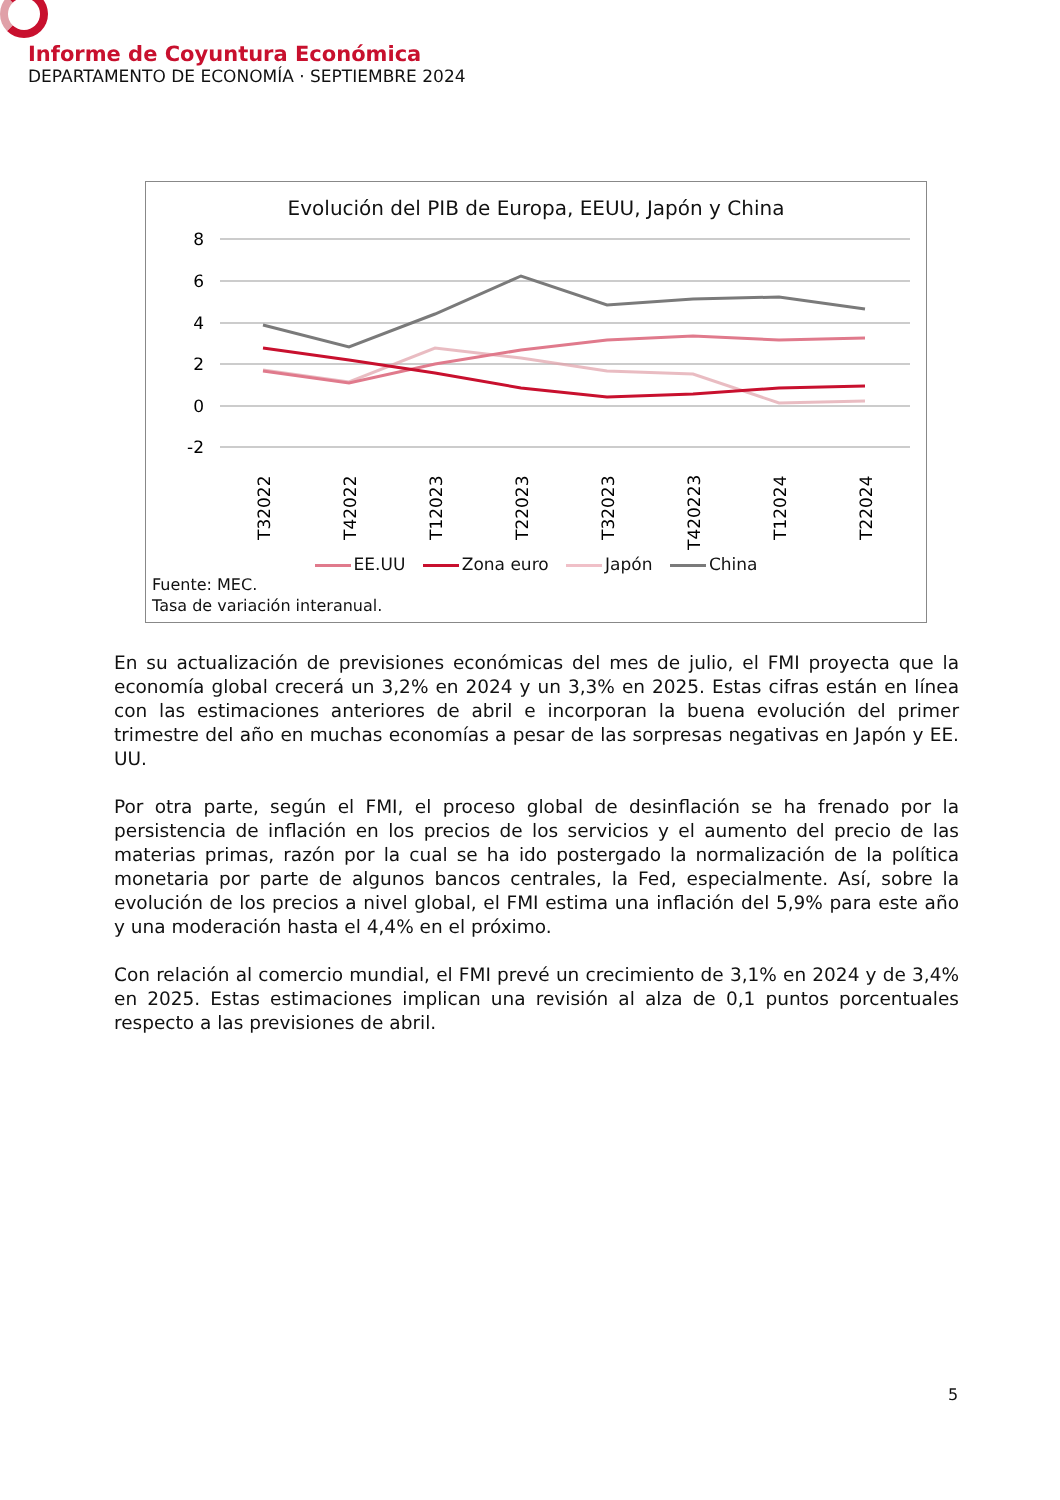Informe de Coyuntura Económica
DEPARTAMENTO DE ECONOMÍA · SEPTIEMBRE 2024
Evolución del PIB de Europa, EEUU, Japón y China
8
6
4
2
0
-2
T32022
T42022
T12023
T22023
T32023
T420223
T12024
T22024
EE.UU Zona euro Japón China
Fuente: MEC.
Tasa de variación interanual.
En su actualización de previsiones económicas del mes de julio, el FMI proyecta que la economía global crecerá un 3,2% en 2024 y un 3,3% en 2025. Estas cifras están en línea con las estimaciones anteriores de abril e incorporan la buena evolución del primer trimestre del año en muchas economías a pesar de las sorpresas negativas en Japón y EE. UU.
Por otra parte, según el FMI, el proceso global de desinflación se ha frenado por la persistencia de inflación en los precios de los servicios y el aumento del precio de las materias primas, razón por la cual se ha ido postergado la normalización de la política monetaria por parte de algunos bancos centrales, la Fed, especialmente. Así, sobre la evolución de los precios a nivel global, el FMI estima una inflación del 5,9% para este año y una moderación hasta el 4,4% en el próximo.
Con relación al comercio mundial, el FMI prevé un crecimiento de 3,1% en 2024 y de 3,4% en 2025. Estas estimaciones implican una revisión al alza de 0,1 puntos porcentuales respecto a las previsiones de abril.
5